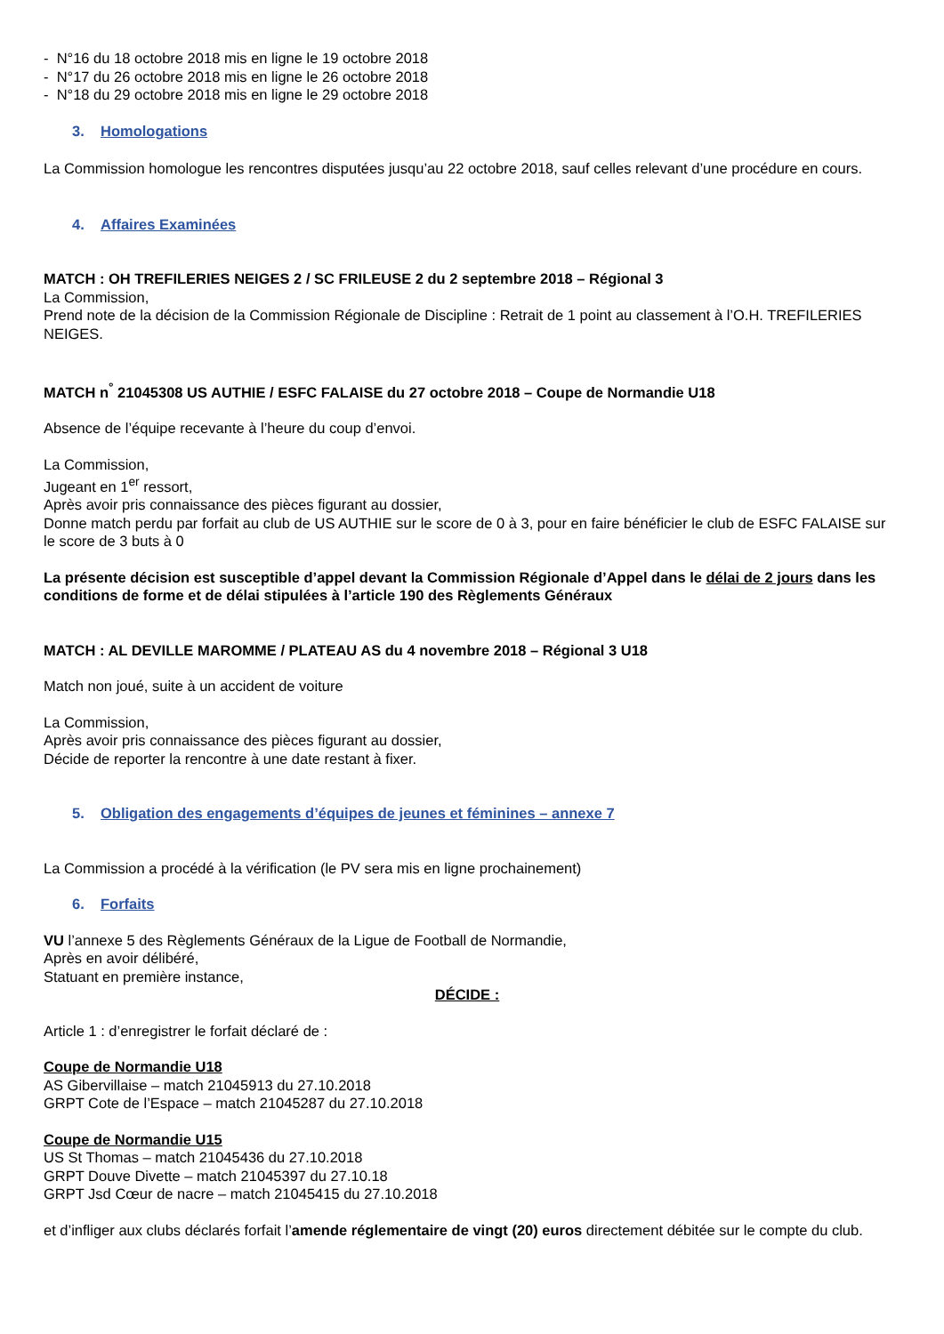- N°16 du 18 octobre 2018 mis en ligne le 19 octobre 2018
- N°17 du 26 octobre 2018 mis en ligne le 26 octobre 2018
- N°18 du 29 octobre 2018 mis en ligne le 29 octobre 2018
3. Homologations
La Commission homologue les rencontres disputées jusqu’au 22 octobre 2018, sauf celles relevant d’une procédure en cours.
4. Affaires Examinées
MATCH : OH TREFILERIES NEIGES 2 / SC FRILEUSE 2 du 2 septembre 2018 – Régional 3
La Commission,
Prend note de la décision de la Commission Régionale de Discipline : Retrait de 1 point au classement à l’O.H. TREFILERIES NEIGES.
MATCH n<sup>°</sup> 21045308 US AUTHIE / ESFC FALAISE du 27 octobre 2018 – Coupe de Normandie U18
Absence de l’équipe recevante à l’heure du coup d’envoi.
La Commission,
Jugeant en 1<sup>er</sup> ressort,
Après avoir pris connaissance des pièces figurant au dossier,
Donne match perdu par forfait au club de US AUTHIE sur le score de 0 à 3, pour en faire bénéficier le club de ESFC FALAISE sur le score de 3 buts à 0
La présente décision est susceptible d’appel devant la Commission Régionale d’Appel dans le délai de 2 jours dans les conditions de forme et de délai stipulées à l’article 190 des Règlements Généraux
MATCH : AL DEVILLE MAROMME / PLATEAU AS du 4 novembre 2018 – Régional 3 U18
Match non joué, suite à un accident de voiture
La Commission,
Après avoir pris connaissance des pièces figurant au dossier,
Décide de reporter la rencontre à une date restant à fixer.
5. Obligation des engagements d’équipes de jeunes et féminines – annexe 7
La Commission a procédé à la vérification (le PV sera mis en ligne prochainement)
6. Forfaits
VU l’annexe 5 des Règlements Généraux de la Ligue de Football de Normandie,
Après en avoir délibéré,
Statuant en première instance,
DÉCIDE :
Article 1 : d’enregistrer le forfait déclaré de :
Coupe de Normandie U18
AS Gibervillaise – match 21045913 du 27.10.2018
GRPT Cote de l’Espace – match 21045287 du 27.10.2018
Coupe de Normandie U15
US St Thomas – match 21045436 du 27.10.2018
GRPT Douve Divette – match 21045397 du 27.10.18
GRPT Jsd Cœur de nacre – match 21045415 du 27.10.2018
et d’infliger aux clubs déclarés forfait l’amende réglementaire de vingt (20) euros directement débitée sur le compte du club.